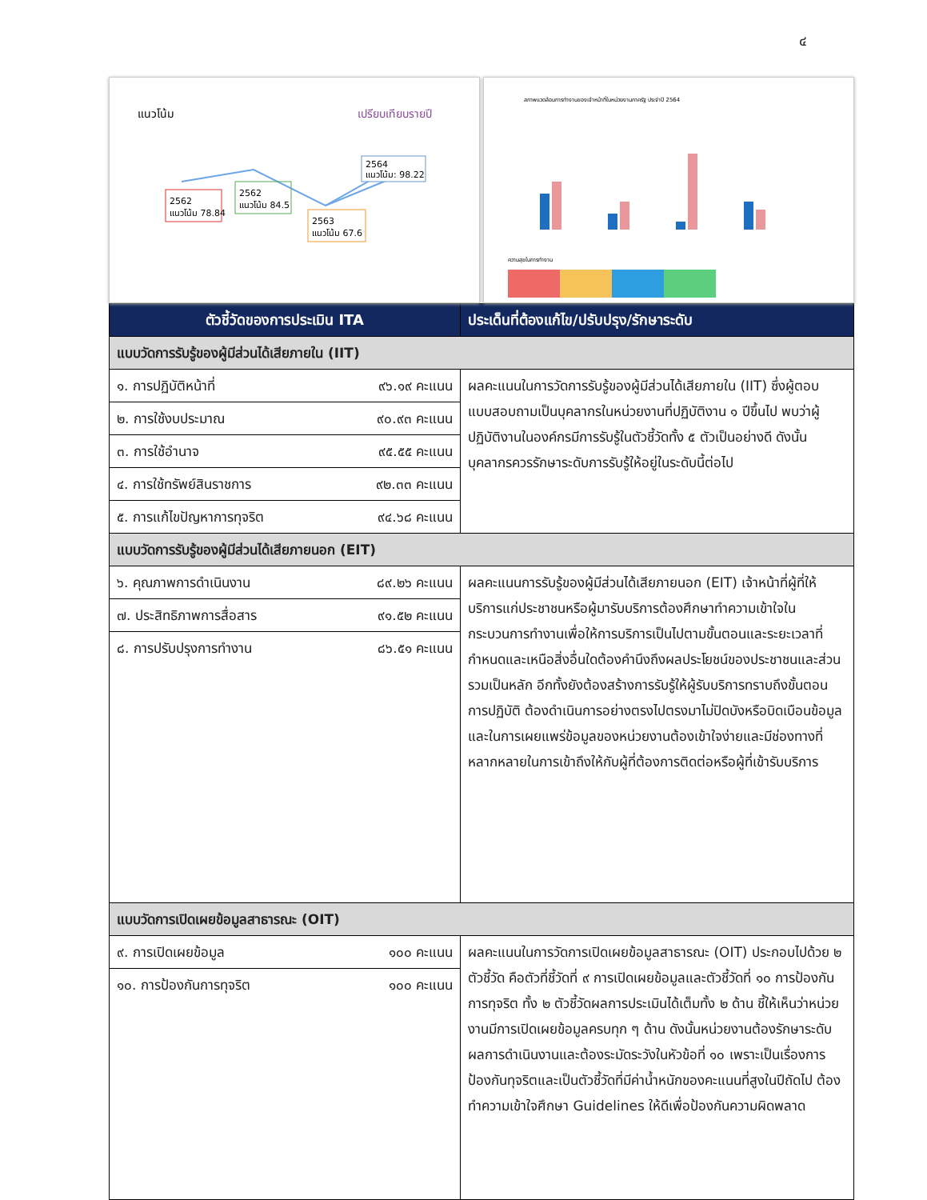๔
แนวโน้ม
เปรียบเทียบรายปี
2562
แนวโน้ม 78.84
2562
แนวโน้ม 84.5
2563
แนวโน้ม 67.6
2564
แนวโน้ม: 98.22
สภาพแวดล้อมการทำงานของเจ้าหน้าที่ในหน่วยงานภาครัฐ ประจำปี 2564
ความสุขในการทำงาน
| ตัวชี้วัดของการประเมิน ITA | ประเด็นที่ต้องแก้ไข/ปรับปรุง/รักษาระดับ |
| --- | --- |
| แบบวัดการรับรู้ของผู้มีส่วนได้เสียภายใน (IIT) | |
| ๑. การปฏิบัติหน้าที่ ๙๖.๑๙ คะแนน | ผลคะแนนในการวัดการรับรู้ของผู้มีส่วนได้เสียภายใน (IIT) ซึ่งผู้ตอบแบบสอบถามเป็นบุคลากรในหน่วยงานที่ปฏิบัติงาน ๑ ปีขึ้นไป พบว่าผู้ปฏิบัติงานในองค์กรมีการรับรู้ในตัวชี้วัดทั้ง ๕ ตัวเป็นอย่างดี ดังนั้นบุคลากรควรรักษาระดับการรับรู้ให้อยู่ในระดับนี้ต่อไป |
| ๒. การใช้งบประมาณ ๙๐.๙๓ คะแนน | |
| ๓. การใช้อำนาจ ๙๕.๕๕ คะแนน | |
| ๔. การใช้ทรัพย์สินราชการ ๙๒.๓๓ คะแนน | |
| ๕. การแก้ไขปัญหาการทุจริต ๙๔.๖๘ คะแนน | |
| แบบวัดการรับรู้ของผู้มีส่วนได้เสียภายนอก (EIT) | |
| ๖. คุณภาพการดำเนินงาน ๘๙.๒๖ คะแนน | ผลคะแนนการรับรู้ของผู้มีส่วนได้เสียภายนอก (EIT) เจ้าหน้าที่ผู้ที่ให้บริการแก่ประชาชนหรือผู้มารับบริการต้องศึกษาทำความเข้าใจในกระบวนการทำงานเพื่อให้การบริการเป็นไปตามขั้นตอนและระยะเวลาที่กำหนดและเหนือสิ่งอื่นใดต้องคำนึงถึงผลประโยชน์ของประชาชนและส่วนรวมเป็นหลัก อีกทั้งยังต้องสร้างการรับรู้ให้ผู้รับบริการทราบถึงขั้นตอนการปฏิบัติ ต้องดำเนินการอย่างตรงไปตรงมาไม่ปิดบังหรือบิดเบือนข้อมูล และในการเผยแพร่ข้อมูลของหน่วยงานต้องเข้าใจง่ายและมีช่องทางที่หลากหลายในการเข้าถึงให้กับผู้ที่ต้องการติดต่อหรือผู้ที่เข้ารับบริการ |
| ๗. ประสิทธิภาพการสื่อสาร ๙๑.๕๒ คะแนน | |
| ๘. การปรับปรุงการทำงาน ๘๖.๕๑ คะแนน | |
| แบบวัดการเปิดเผยข้อมูลสาธารณะ (OIT) | |
| ๙. การเปิดเผยข้อมูล ๑๐๐ คะแนน | ผลคะแนนในการวัดการเปิดเผยข้อมูลสาธารณะ (OIT) ประกอบไปด้วย ๒ ตัวชี้วัด คือตัวที่ชี้วัดที่ ๙ การเปิดเผยข้อมูลและตัวชี้วัดที่ ๑๐ การป้องกันการทุจริต ทั้ง ๒ ตัวชี้วัดผลการประเมินได้เต็มทั้ง ๒ ด้าน ชี้ให้เห็นว่าหน่วยงานมีการเปิดเผยข้อมูลครบทุก ๆ ด้าน ดังนั้นหน่วยงานต้องรักษาระดับผลการดำเนินงานและต้องระมัดระวังในหัวข้อที่ ๑๐ เพราะเป็นเรื่องการป้องกันทุจริตและเป็นตัวชี้วัดที่มีค่าน้ำหนักของคะแนนที่สูงในปีถัดไป ต้องทำความเข้าใจศึกษา Guidelines ให้ดีเพื่อป้องกันความผิดพลาด |
| ๑๐. การป้องกันการทุจริต ๑๐๐ คะแนน | |